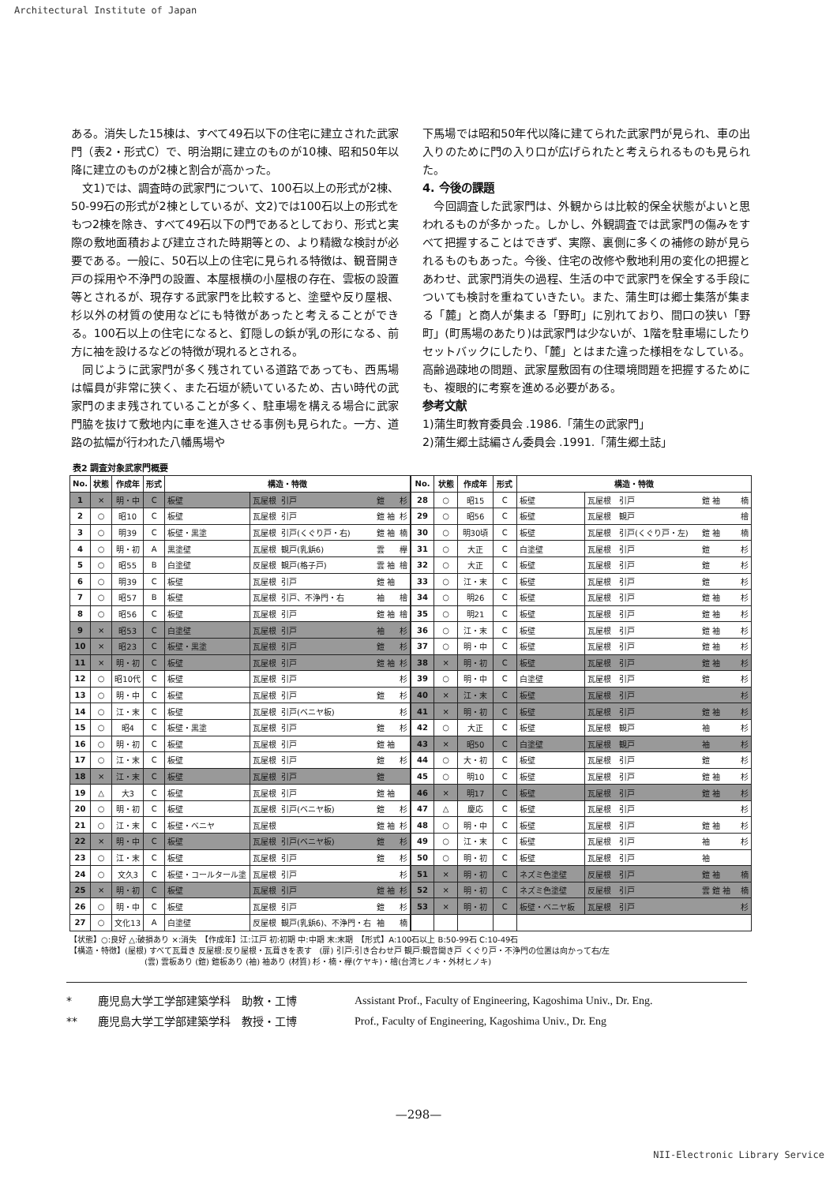Architectural Institute of Japan
ある。消失した15棟は、すべて49石以下の住宅に建立された武家門（表2・形式C）で、明治期に建立のものが10棟、昭和50年以降に建立のものが2棟と割合が高かった。
文1)では、調査時の武家門について、100石以上の形式が2棟、50-99石の形式が2棟としているが、文2)では100石以上の形式をもつ2棟を除き、すべて49石以下の門であるとしており、形式と実際の敷地面積および建立された時期等との、より精緻な検討が必要である。一般に、50石以上の住宅に見られる特徴は、観音開き戸の採用や不浄門の設置、本屋根横の小屋根の存在、雲板の設置等とされるが、現存する武家門を比較すると、塗壁や反り屋根、杉以外の材質の使用などにも特徴があったと考えることができる。100石以上の住宅になると、釘隠しの鋲が乳の形になる、前方に袖を設けるなどの特徴が現れるとされる。
同じように武家門が多く残されている道路であっても、西馬場は幅員が非常に狭く、また石垣が続いているため、古い時代の武家門のまま残されていることが多く、駐車場を構える場合に武家門脇を抜けて敷地内に車を進入させる事例も見られた。一方、道路の拡幅が行われた八幡馬場や
下馬場では昭和50年代以降に建てられた武家門が見られ、車の出入りのために門の入り口が広げられたと考えられるものも見られた。
4. 今後の課題
今回調査した武家門は、外観からは比較的保全状態がよいと思われるものが多かった。しかし、外観調査では武家門の傷みをすべて把握することはできず、実際、裏側に多くの補修の跡が見られるものもあった。今後、住宅の改修や敷地利用の変化の把握とあわせ、武家門消失の過程、生活の中で武家門を保全する手段についても検討を重ねていきたい。また、蒲生町は郷士集落が集まる「麓」と商人が集まる「野町」に別れており、間口の狭い「野町」(町馬場のあたり)は武家門は少ないが、1階を駐車場にしたりセットバックにしたり、「麓」とはまた違った様相をなしている。高齢過疎地の問題、武家屋敷固有の住環境問題を把握するためにも、複眼的に考察を進める必要がある。
参考文献
1)蒲生町教育委員会 .1986.「蒲生の武家門」
2)蒲生郷土誌編さん委員会 .1991.「蒲生郷土誌」
表2 調査対象武家門概要
| No. | 状態 | 作成年 | 形式 | 構造・特徴 | | | | |
| --- | --- | --- | --- | --- | --- | --- | --- | --- |
| 1 | × | 明・中 | C | 板壁 | 瓦屋根 | 引戸 | 鎧 | 杉 |
| 2 | ○ | 昭10 | C | 板壁 | 瓦屋根 | 引戸 | 鎧 袖 | 杉 |
| 3 | ○ | 明39 | C | 板壁・黒塗 | 瓦屋根 | 引戸(くぐり戸・右) | 鎧 袖 | 楠 |
| 4 | ○ | 明・初 | A | 黒塗壁 | 瓦屋根 | 観戸(乳鋲6) | 雲 | 欅 |
| 5 | ○ | 昭55 | B | 白塗壁 | 反屋根 | 観戸(格子戸) | 雲 袖 | 檜 |
| 6 | ○ | 明39 | C | 板壁 | 瓦屋根 | 引戸 | 鎧 袖 | |
| 7 | ○ | 昭57 | B | 板壁 | 瓦屋根 | 引戸、不浄門・右 | 袖 | 檜 |
| 8 | ○ | 昭56 | C | 板壁 | 瓦屋根 | 引戸 | 鎧 袖 | 檜 |
| 9 | × | 昭53 | C | 白塗壁 | 瓦屋根 | 引戸 | 袖 | 杉 |
| 10 | × | 昭23 | C | 板壁・黒塗 | 瓦屋根 | 引戸 | 鎧 | 杉 |
| 11 | × | 明・初 | C | 板壁 | 瓦屋根 | 引戸 | 鎧 袖 | 杉 |
| 12 | ○ | 昭10代 | C | 板壁 | 瓦屋根 | 引戸 | | 杉 |
| 13 | ○ | 明・中 | C | 板壁 | 瓦屋根 | 引戸 | 鎧 | 杉 |
| 14 | ○ | 江・末 | C | 板壁 | 瓦屋根 | 引戸(ベニヤ板) | | 杉 |
| 15 | ○ | 昭4 | C | 板壁・黒塗 | 瓦屋根 | 引戸 | 鎧 | 杉 |
| 16 | ○ | 明・初 | C | 板壁 | 瓦屋根 | 引戸 | 鎧 袖 | |
| 17 | ○ | 江・末 | C | 板壁 | 瓦屋根 | 引戸 | 鎧 | 杉 |
| 18 | × | 江・末 | C | 板壁 | 瓦屋根 | 引戸 | 鎧 | |
| 19 | △ | 大3 | C | 板壁 | 瓦屋根 | 引戸 | 鎧 袖 | |
| 20 | ○ | 明・初 | C | 板壁 | 瓦屋根 | 引戸(ベニヤ板) | 鎧 | 杉 |
| 21 | ○ | 江・末 | C | 板壁・ベニヤ | 瓦屋根 | | 鎧 袖 | 杉 |
| 22 | × | 明・中 | C | 板壁 | 瓦屋根 | 引戸(ベニヤ板) | 鎧 | 杉 |
| 23 | ○ | 江・末 | C | 板壁 | 瓦屋根 | 引戸 | 鎧 | 杉 |
| 24 | ○ | 文久3 | C | 板壁・コールタール塗 | 瓦屋根 | 引戸 | | 杉 |
| 25 | × | 明・初 | C | 板壁 | 瓦屋根 | 引戸 | 鎧 袖 | 杉 |
| 26 | ○ | 明・中 | C | 板壁 | 瓦屋根 | 引戸 | 鎧 | 杉 |
| 27 | ○ | 文化13 | A | 白塗壁 | 反屋根 | 観戸(乳鋲6)、不浄門・右 | 袖 | 楠 |
| No. | 状態 | 作成年 | 形式 | 構造・特徴 | | | | |
| --- | --- | --- | --- | --- | --- | --- | --- | --- |
| 28 | ○ | 昭15 | C | 板壁 | 瓦屋根 | 引戸 | 鎧 袖 | 楠 |
| 29 | ○ | 昭56 | C | 板壁 | 瓦屋根 | 観戸 | | 檜 |
| 30 | ○ | 明30頃 | C | 板壁 | 瓦屋根 | 引戸(くぐり戸・左) | 鎧 袖 | 楠 |
| 31 | ○ | 大正 | C | 白塗壁 | 瓦屋根 | 引戸 | 鎧 | 杉 |
| 32 | ○ | 大正 | C | 板壁 | 瓦屋根 | 引戸 | 鎧 | 杉 |
| 33 | ○ | 江・末 | C | 板壁 | 瓦屋根 | 引戸 | 鎧 | 杉 |
| 34 | ○ | 明26 | C | 板壁 | 瓦屋根 | 引戸 | 鎧 袖 | 杉 |
| 35 | ○ | 明21 | C | 板壁 | 瓦屋根 | 引戸 | 鎧 袖 | 杉 |
| 36 | ○ | 江・末 | C | 板壁 | 瓦屋根 | 引戸 | 鎧 袖 | 杉 |
| 37 | ○ | 明・中 | C | 板壁 | 瓦屋根 | 引戸 | 鎧 袖 | 杉 |
| 38 | × | 明・初 | C | 板壁 | 瓦屋根 | 引戸 | 鎧 袖 | 杉 |
| 39 | ○ | 明・中 | C | 白塗壁 | 瓦屋根 | 引戸 | 鎧 | 杉 |
| 40 | × | 江・末 | C | 板壁 | 瓦屋根 | 引戸 | | 杉 |
| 41 | × | 明・初 | C | 板壁 | 瓦屋根 | 引戸 | 鎧 袖 | 杉 |
| 42 | ○ | 大正 | C | 板壁 | 瓦屋根 | 観戸 | 袖 | 杉 |
| 43 | × | 昭50 | C | 白塗壁 | 瓦屋根 | 観戸 | 袖 | 杉 |
| 44 | ○ | 大・初 | C | 板壁 | 瓦屋根 | 引戸 | 鎧 | 杉 |
| 45 | ○ | 明10 | C | 板壁 | 瓦屋根 | 引戸 | 鎧 袖 | 杉 |
| 46 | × | 明17 | C | 板壁 | 瓦屋根 | 引戸 | 鎧 袖 | 杉 |
| 47 | △ | 慶応 | C | 板壁 | 瓦屋根 | 引戸 | | 杉 |
| 48 | ○ | 明・中 | C | 板壁 | 瓦屋根 | 引戸 | 鎧 袖 | 杉 |
| 49 | ○ | 江・末 | C | 板壁 | 瓦屋根 | 引戸 | 袖 | 杉 |
| 50 | ○ | 明・初 | C | 板壁 | 瓦屋根 | 引戸 | 袖 | |
| 51 | × | 明・初 | C | ネズミ色塗壁 | 反屋根 | 引戸 | 鎧 袖 | 楠 |
| 52 | × | 明・初 | C | ネズミ色塗壁 | 反屋根 | 引戸 | 雲 鎧 袖 | 楠 |
| 53 | × | 明・初 | C | 板壁・ベニヤ板 | 瓦屋根 | 引戸 | | 杉 |
【状態】○:良好 △:破損あり ×:消失　【作成年】江:江戸 初:初期 中:中期 末:末期　【形式】A:100石以上 B:50-99石 C:10-49石
【構造・特徴】(屋根) すべて瓦葺き 反屋根:反り屋根・瓦葺きを表す　(扉) 引戸:引き合わせ戸 観戸:観音開き戸 くぐり戸・不浄門の位置は向かって右/左
(雲) 雲板あり (鎧) 鎧板あり (袖) 袖あり (材質) 杉・楠・欅(ケヤキ)・檜(台湾ヒノキ・外材ヒノキ)
* 鹿児島大学工学部建築学科　助教・工博 Assistant Prof., Faculty of Engineering, Kagoshima Univ., Dr. Eng.
** 鹿児島大学工学部建築学科　教授・工博 Prof., Faculty of Engineering, Kagoshima Univ., Dr. Eng
—298—
NII-Electronic Library Service